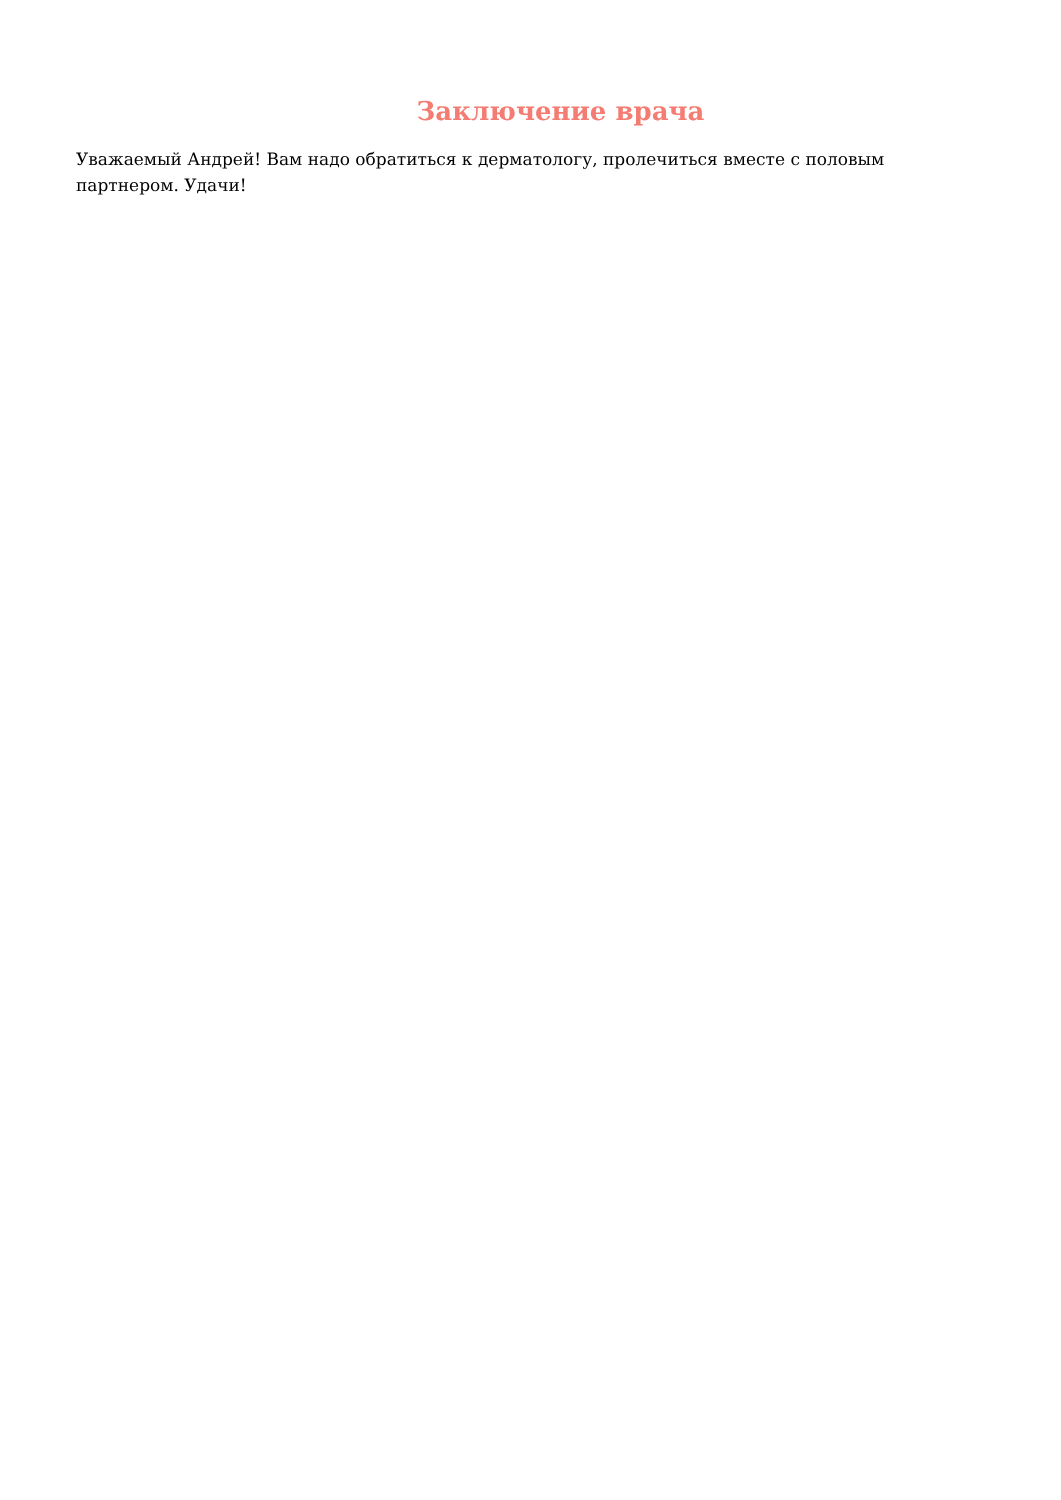Заключение врача
Уважаемый Андрей! Вам надо обратиться к дерматологу, пролечиться вместе с половым партнером. Удачи!